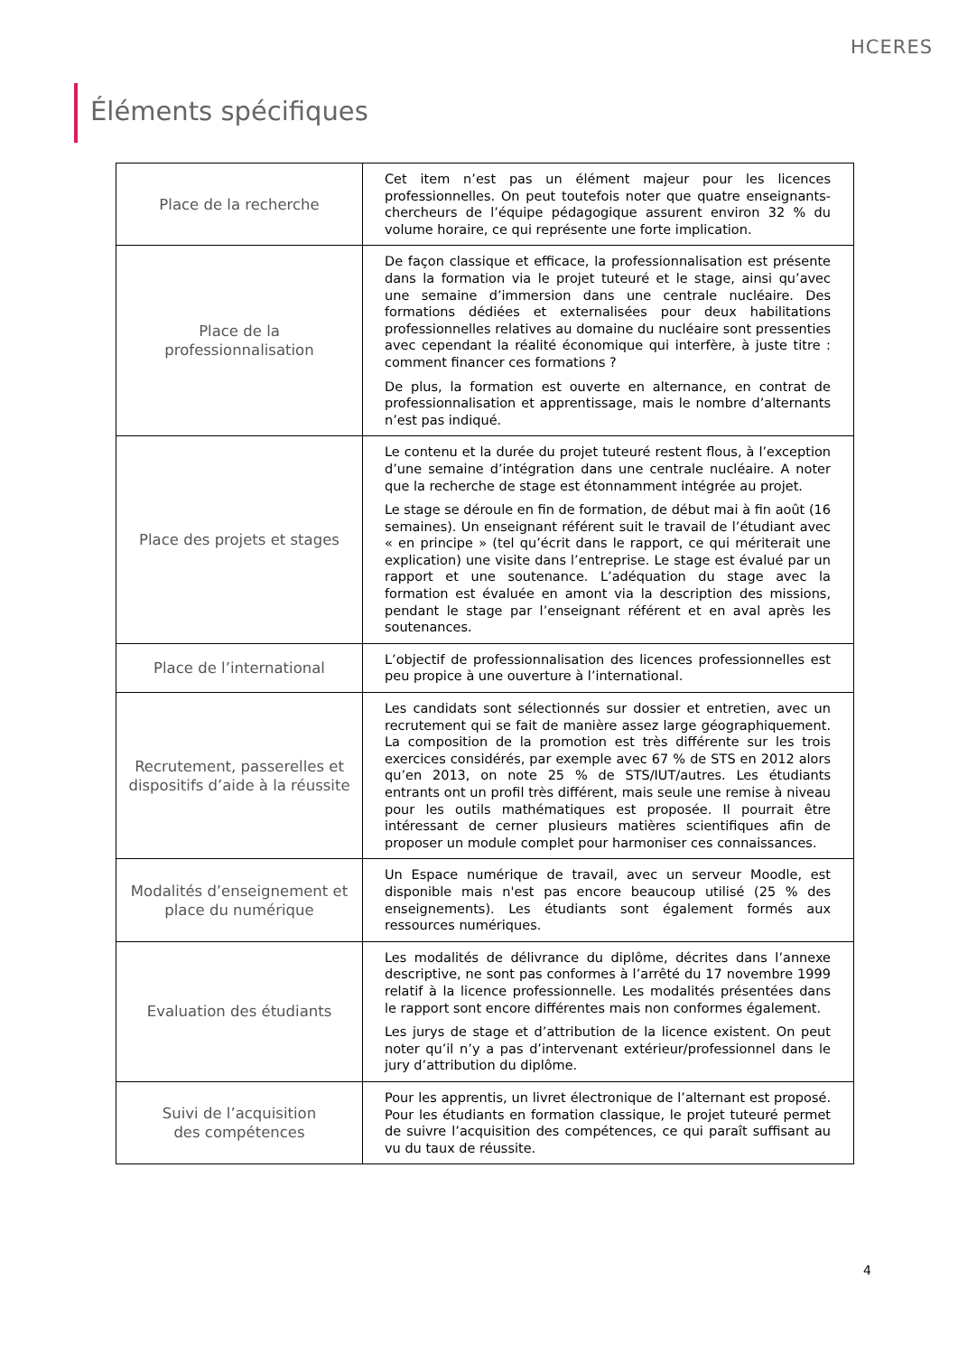HCERES
Éléments spécifiques
| Place de la recherche | Cet item n’est pas un élément majeur pour les licences professionnelles. On peut toutefois noter que quatre enseignants-chercheurs de l’équipe pédagogique assurent environ 32 % du volume horaire, ce qui représente une forte implication. |
| Place de la professionnalisation | De façon classique et efficace, la professionnalisation est présente dans la formation via le projet tuteuré et le stage, ainsi qu’avec une semaine d’immersion dans une centrale nucléaire. Des formations dédiées et externalisées pour deux habilitations professionnelles relatives au domaine du nucléaire sont pressenties avec cependant la réalité économique qui interfère, à juste titre : comment financer ces formations ? De plus, la formation est ouverte en alternance, en contrat de professionnalisation et apprentissage, mais le nombre d’alternants n’est pas indiqué. |
| Place des projets et stages | Le contenu et la durée du projet tuteuré restent flous, à l’exception d’une semaine d’intégration dans une centrale nucléaire. A noter que la recherche de stage est étonnamment intégrée au projet. Le stage se déroule en fin de formation, de début mai à fin août (16 semaines). Un enseignant référent suit le travail de l’étudiant avec « en principe » (tel qu’écrit dans le rapport, ce qui mériterait une explication) une visite dans l’entreprise. Le stage est évalué par un rapport et une soutenance. L’adéquation du stage avec la formation est évaluée en amont via la description des missions, pendant le stage par l’enseignant référent et en aval après les soutenances. |
| Place de l’international | L’objectif de professionnalisation des licences professionnelles est peu propice à une ouverture à l’international. |
| Recrutement, passerelles et dispositifs d’aide à la réussite | Les candidats sont sélectionnés sur dossier et entretien, avec un recrutement qui se fait de manière assez large géographiquement. La composition de la promotion est très différente sur les trois exercices considérés, par exemple avec 67 % de STS en 2012 alors qu’en 2013, on note 25 % de STS/IUT/autres. Les étudiants entrants ont un profil très différent, mais seule une remise à niveau pour les outils mathématiques est proposée. Il pourrait être intéressant de cerner plusieurs matières scientifiques afin de proposer un module complet pour harmoniser ces connaissances. |
| Modalités d’enseignement et place du numérique | Un Espace numérique de travail, avec un serveur Moodle, est disponible mais n'est pas encore beaucoup utilisé (25 % des enseignements). Les étudiants sont également formés aux ressources numériques. |
| Evaluation des étudiants | Les modalités de délivrance du diplôme, décrites dans l’annexe descriptive, ne sont pas conformes à l’arrêté du 17 novembre 1999 relatif à la licence professionnelle. Les modalités présentées dans le rapport sont encore différentes mais non conformes également. Les jurys de stage et d’attribution de la licence existent. On peut noter qu’il n’y a pas d’intervenant extérieur/professionnel dans le jury d’attribution du diplôme. |
| Suivi de l’acquisition des compétences | Pour les apprentis, un livret électronique de l’alternant est proposé. Pour les étudiants en formation classique, le projet tuteuré permet de suivre l’acquisition des compétences, ce qui paraît suffisant au vu du taux de réussite. |
4